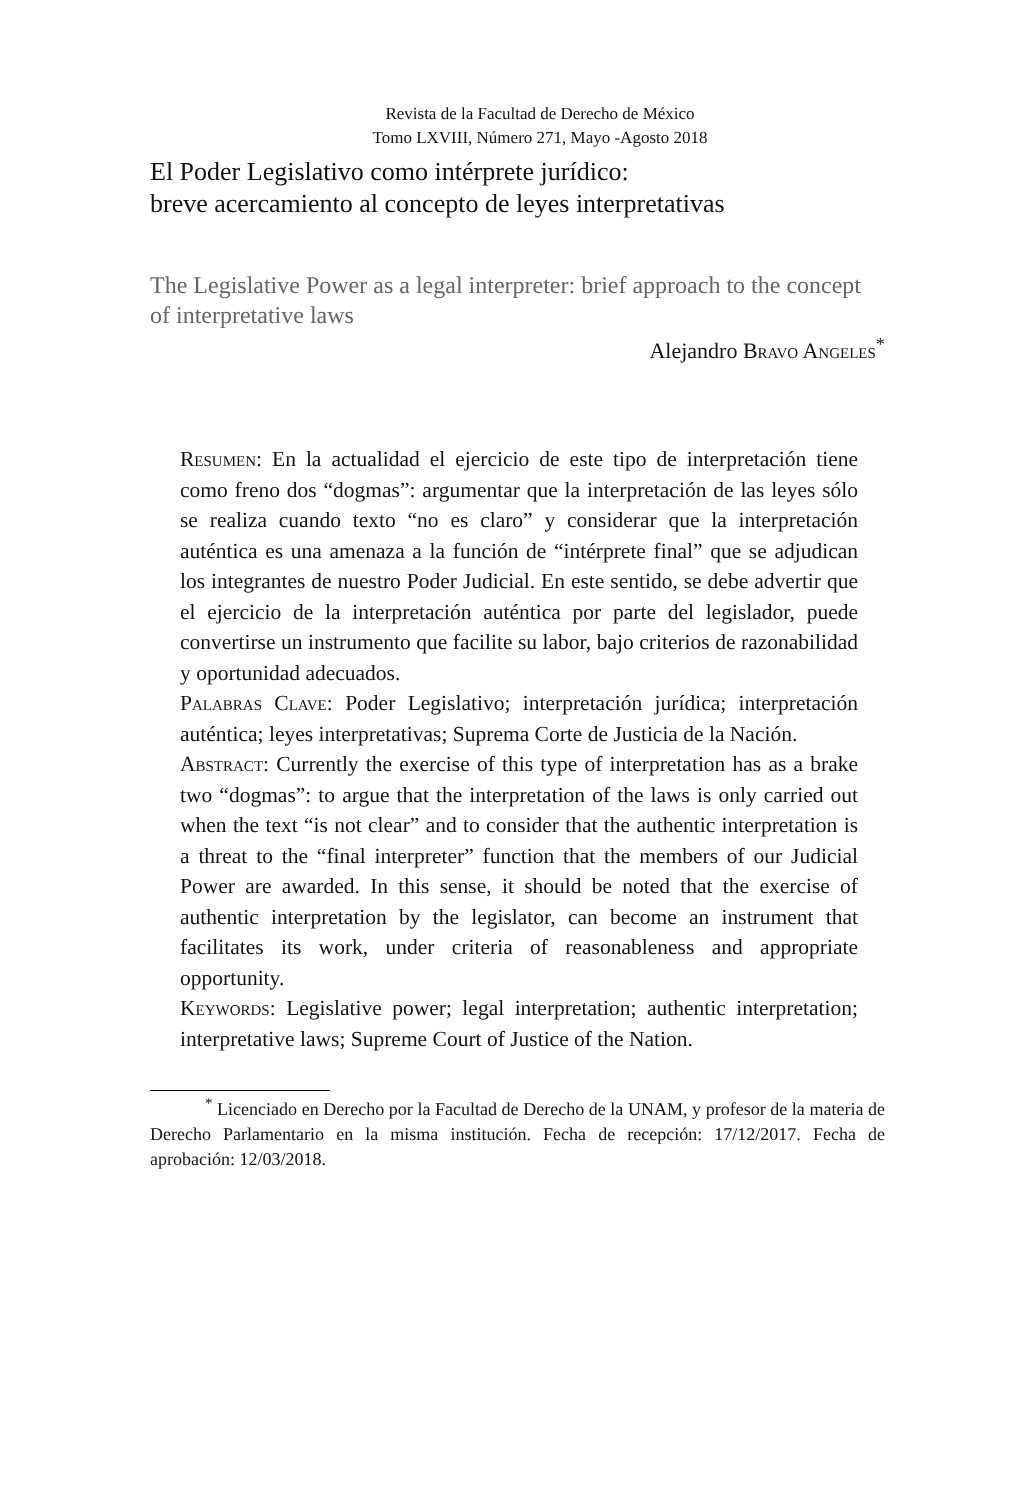Revista de la Facultad de Derecho de México
Tomo LXVIII, Número 271, Mayo -Agosto 2018
El Poder Legislativo como intérprete jurídico:
breve acercamiento al concepto de leyes interpretativas
The Legislative Power as a legal interpreter: brief approach to the concept of interpretative laws
Alejandro Bravo Angeles<sup>*</sup>
Resumen: En la actualidad el ejercicio de este tipo de interpretación tiene como freno dos “dogmas”: argumentar que la interpretación de las leyes sólo se realiza cuando texto “no es claro” y considerar que la interpretación auténtica es una amenaza a la función de “intérprete final” que se adjudican los integrantes de nuestro Poder Judicial. En este sentido, se debe advertir que el ejercicio de la interpretación auténtica por parte del legislador, puede convertirse un instrumento que facilite su labor, bajo criterios de razonabilidad y oportunidad adecuados.
Palabras Clave: Poder Legislativo; interpretación jurídica; interpretación auténtica; leyes interpretativas; Suprema Corte de Justicia de la Nación.
Abstract: Currently the exercise of this type of interpretation has as a brake two “dogmas”: to argue that the interpretation of the laws is only carried out when the text “is not clear” and to consider that the authentic interpretation is a threat to the “final interpreter” function that the members of our Judicial Power are awarded. In this sense, it should be noted that the exercise of authentic interpretation by the legislator, can become an instrument that facilitates its work, under criteria of reasonableness and appropriate opportunity.
Keywords: Legislative power; legal interpretation; authentic interpretation; interpretative laws; Supreme Court of Justice of the Nation.
<sup>*</sup> Licenciado en Derecho por la Facultad de Derecho de la UNAM, y profesor de la materia de Derecho Parlamentario en la misma institución. Fecha de recepción: 17/12/2017. Fecha de aprobación: 12/03/2018.